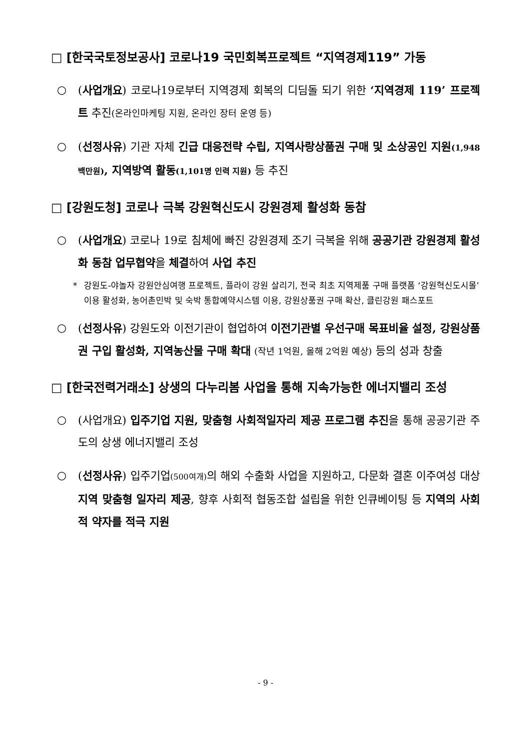□ [한국국토정보공사] 코로나19 국민회복프로젝트 “지역경제119” 가동
○ (사업개요) 코로나19로부터 지역경제 회복의 디딤돌 되기 위한 ‘지역경제 119’ 프로젝트 추진(온라인마케팅 지원, 온라인 장터 운영 등)
○ (선정사유) 기관 자체 긴급 대응전략 수립, 지역사랑상품권 구매 및 소상공인 지원(1,948백만원), 지역방역 활동(1,101명 인력 지원) 등 추진
□ [강원도청] 코로나 극복 강원혁신도시 강원경제 활성화 동참
○ (사업개요) 코로나 19로 침체에 빠진 강원경제 조기 극복을 위해 공공기관 강원경제 활성화 동참 업무협약을 체결하여 사업 추진
* 강원도-야놀자 강원안심여행 프로젝트, 플라이 강원 살리기, 전국 최초 지역제품 구매 플랫폼 ‘강원혁신도시몰’ 이용 활성화, 농어촌민박 및 숙박 통합예약시스템 이용, 강원상품권 구매 확산, 클린강원 패스포트
○ (선정사유) 강원도와 이전기관이 협업하여 이전기관별 우선구매 목표비율 설정, 강원상품권 구입 활성화, 지역농산물 구매 확대 (작년 1억원, 올해 2억원 예상) 등의 성과 창출
□ [한국전력거래소] 상생의 다누리봄 사업을 통해 지속가능한 에너지밸리 조성
○ (사업개요) 입주기업 지원, 맞춤형 사회적일자리 제공 프로그램 추진을 통해 공공기관 주도의 상생 에너지밸리 조성
○ (선정사유) 입주기업(500여개) 의 해외 수출화 사업을 지원하고, 다문화 결혼 이주여성 대상 지역 맞춤형 일자리 제공, 향후 사회적 협동조합 설립을 위한 인큐베이팅 등 지역의 사회적 약자를 적극 지원
- 9 -